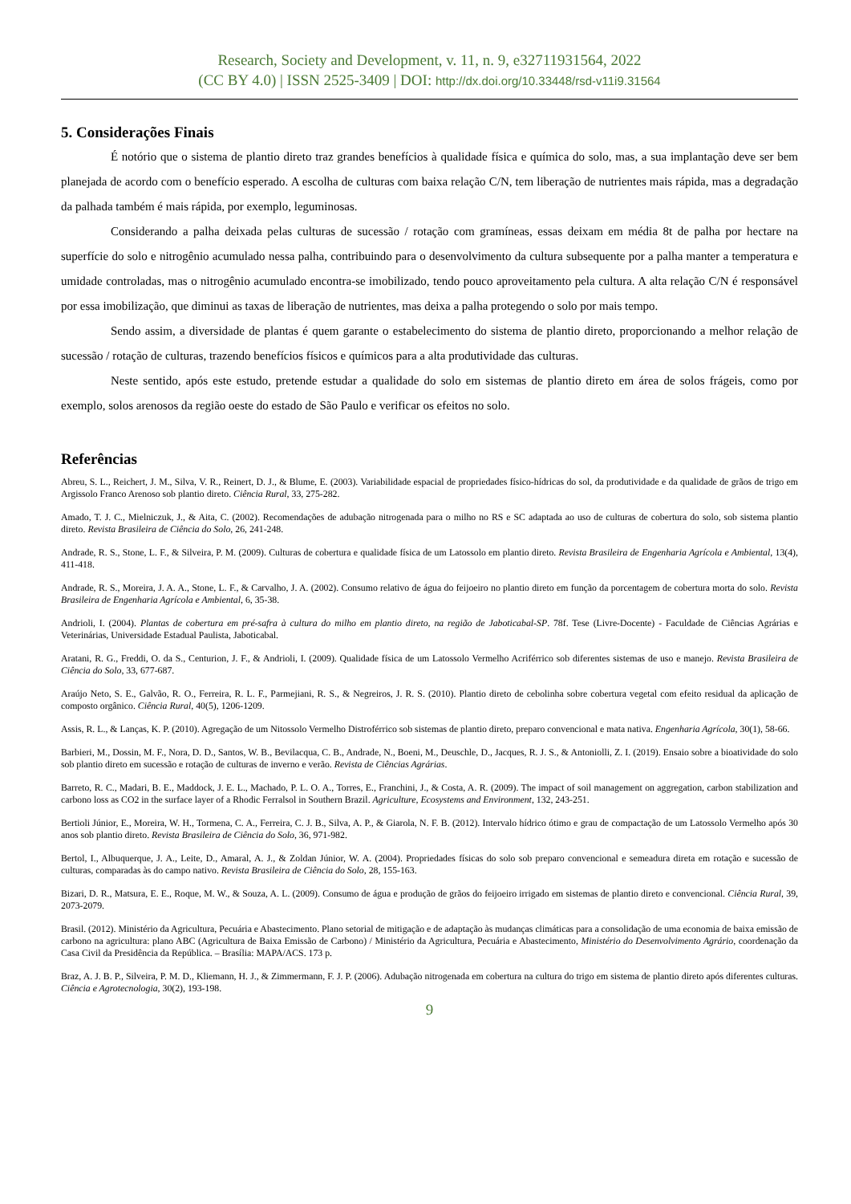Research, Society and Development, v. 11, n. 9, e32711931564, 2022
(CC BY 4.0) | ISSN 2525-3409 | DOI: http://dx.doi.org/10.33448/rsd-v11i9.31564
5. Considerações Finais
É notório que o sistema de plantio direto traz grandes benefícios à qualidade física e química do solo, mas, a sua implantação deve ser bem planejada de acordo com o benefício esperado. A escolha de culturas com baixa relação C/N, tem liberação de nutrientes mais rápida, mas a degradação da palhada também é mais rápida, por exemplo, leguminosas.
Considerando a palha deixada pelas culturas de sucessão / rotação com gramíneas, essas deixam em média 8t de palha por hectare na superfície do solo e nitrogênio acumulado nessa palha, contribuindo para o desenvolvimento da cultura subsequente por a palha manter a temperatura e umidade controladas, mas o nitrogênio acumulado encontra-se imobilizado, tendo pouco aproveitamento pela cultura. A alta relação C/N é responsável por essa imobilização, que diminui as taxas de liberação de nutrientes, mas deixa a palha protegendo o solo por mais tempo.
Sendo assim, a diversidade de plantas é quem garante o estabelecimento do sistema de plantio direto, proporcionando a melhor relação de sucessão / rotação de culturas, trazendo benefícios físicos e químicos para a alta produtividade das culturas.
Neste sentido, após este estudo, pretende estudar a qualidade do solo em sistemas de plantio direto em área de solos frágeis, como por exemplo, solos arenosos da região oeste do estado de São Paulo e verificar os efeitos no solo.
Referências
Abreu, S. L., Reichert, J. M., Silva, V. R., Reinert, D. J., & Blume, E. (2003). Variabilidade espacial de propriedades físico-hídricas do sol, da produtividade e da qualidade de grãos de trigo em Argissolo Franco Arenoso sob plantio direto. Ciência Rural, 33, 275-282.
Amado, T. J. C., Mielniczuk, J., & Aita, C. (2002). Recomendações de adubação nitrogenada para o milho no RS e SC adaptada ao uso de culturas de cobertura do solo, sob sistema plantio direto. Revista Brasileira de Ciência do Solo, 26, 241-248.
Andrade, R. S., Stone, L. F., & Silveira, P. M. (2009). Culturas de cobertura e qualidade física de um Latossolo em plantio direto. Revista Brasileira de Engenharia Agrícola e Ambiental, 13(4), 411-418.
Andrade, R. S., Moreira, J. A. A., Stone, L. F., & Carvalho, J. A. (2002). Consumo relativo de água do feijoeiro no plantio direto em função da porcentagem de cobertura morta do solo. Revista Brasileira de Engenharia Agrícola e Ambiental, 6, 35-38.
Andrioli, I. (2004). Plantas de cobertura em pré-safra à cultura do milho em plantio direto, na região de Jaboticabal-SP. 78f. Tese (Livre-Docente) - Faculdade de Ciências Agrárias e Veterinárias, Universidade Estadual Paulista, Jaboticabal.
Aratani, R. G., Freddi, O. da S., Centurion, J. F., & Andrioli, I. (2009). Qualidade física de um Latossolo Vermelho Acriférrico sob diferentes sistemas de uso e manejo. Revista Brasileira de Ciência do Solo, 33, 677-687.
Araújo Neto, S. E., Galvão, R. O., Ferreira, R. L. F., Parmejiani, R. S., & Negreiros, J. R. S. (2010). Plantio direto de cebolinha sobre cobertura vegetal com efeito residual da aplicação de composto orgânico. Ciência Rural, 40(5), 1206-1209.
Assis, R. L., & Lanças, K. P. (2010). Agregação de um Nitossolo Vermelho Distroférrico sob sistemas de plantio direto, preparo convencional e mata nativa. Engenharia Agrícola, 30(1), 58-66.
Barbieri, M., Dossin, M. F., Nora, D. D., Santos, W. B., Bevilacqua, C. B., Andrade, N., Boeni, M., Deuschle, D., Jacques, R. J. S., & Antoniolli, Z. I. (2019). Ensaio sobre a bioatividade do solo sob plantio direto em sucessão e rotação de culturas de inverno e verão. Revista de Ciências Agrárias.
Barreto, R. C., Madari, B. E., Maddock, J. E. L., Machado, P. L. O. A., Torres, E., Franchini, J., & Costa, A. R. (2009). The impact of soil management on aggregation, carbon stabilization and carbono loss as CO2 in the surface layer of a Rhodic Ferralsol in Southern Brazil. Agriculture, Ecosystems and Environment, 132, 243-251.
Bertioli Júnior, E., Moreira, W. H., Tormena, C. A., Ferreira, C. J. B., Silva, A. P., & Giarola, N. F. B. (2012). Intervalo hídrico ótimo e grau de compactação de um Latossolo Vermelho após 30 anos sob plantio direto. Revista Brasileira de Ciência do Solo, 36, 971-982.
Bertol, I., Albuquerque, J. A., Leite, D., Amaral, A. J., & Zoldan Júnior, W. A. (2004). Propriedades físicas do solo sob preparo convencional e semeadura direta em rotação e sucessão de culturas, comparadas às do campo nativo. Revista Brasileira de Ciência do Solo, 28, 155-163.
Bizari, D. R., Matsura, E. E., Roque, M. W., & Souza, A. L. (2009). Consumo de água e produção de grãos do feijoeiro irrigado em sistemas de plantio direto e convencional. Ciência Rural, 39, 2073-2079.
Brasil. (2012). Ministério da Agricultura, Pecuária e Abastecimento. Plano setorial de mitigação e de adaptação às mudanças climáticas para a consolidação de uma economia de baixa emissão de carbono na agricultura: plano ABC (Agricultura de Baixa Emissão de Carbono) / Ministério da Agricultura, Pecuária e Abastecimento, Ministério do Desenvolvimento Agrário, coordenação da Casa Civil da Presidência da República. – Brasília: MAPA/ACS. 173 p.
Braz, A. J. B. P., Silveira, P. M. D., Kliemann, H. J., & Zimmermann, F. J. P. (2006). Adubação nitrogenada em cobertura na cultura do trigo em sistema de plantio direto após diferentes culturas. Ciência e Agrotecnologia, 30(2), 193-198.
9